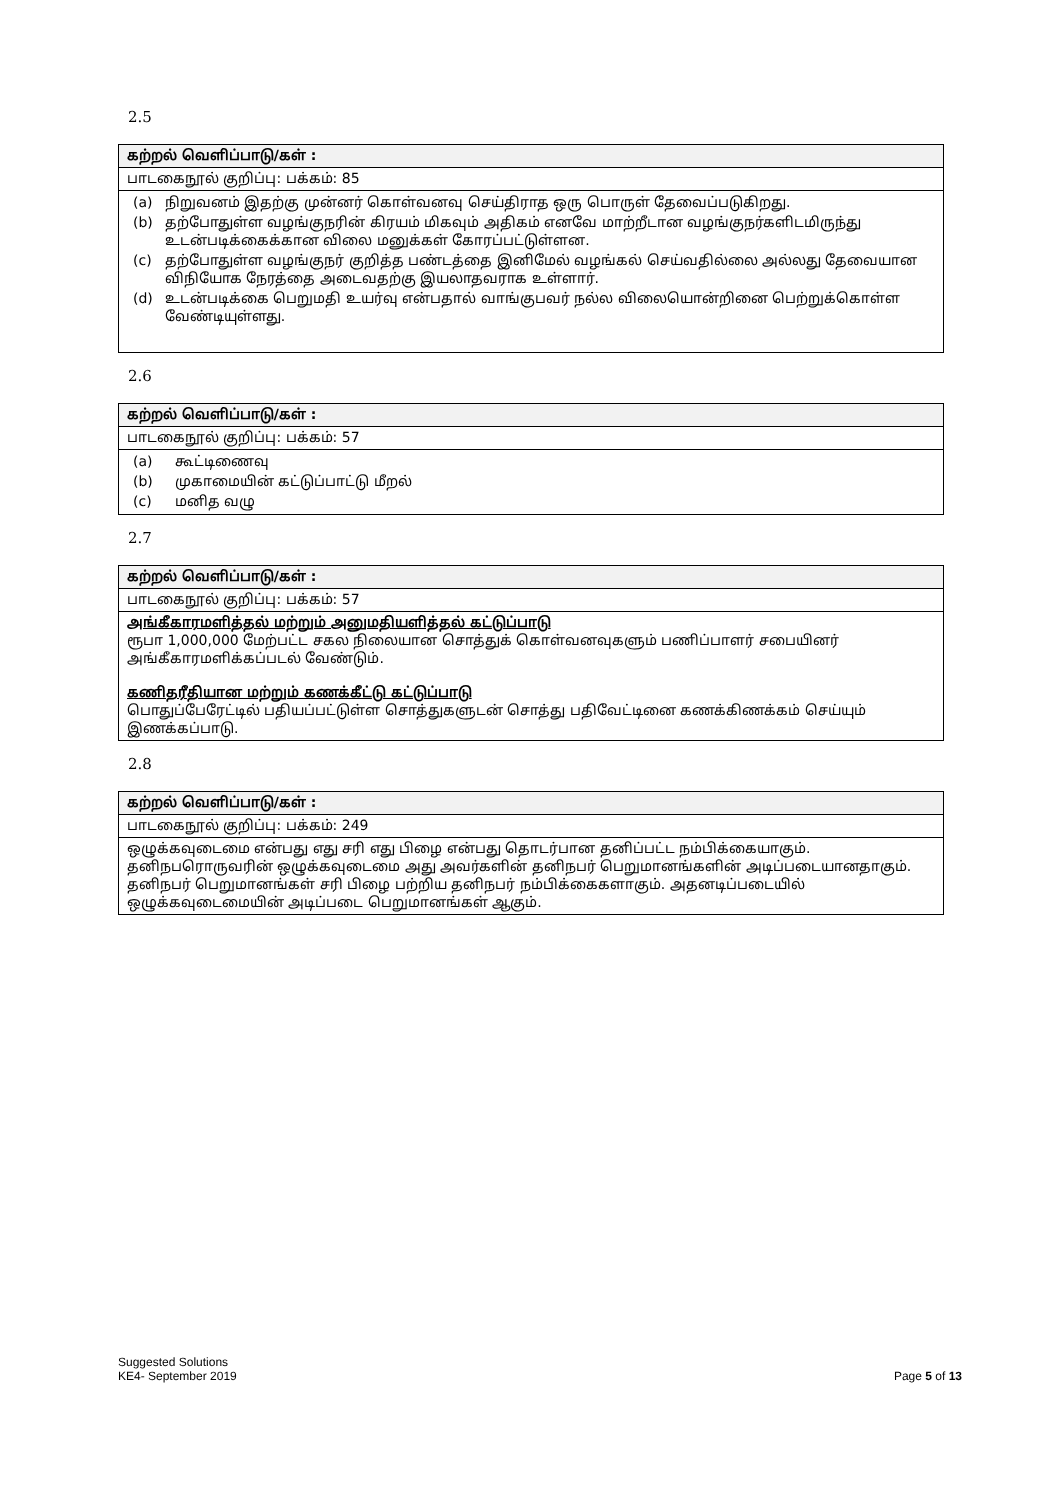2.5
| கற்றல் வெளிப்பாடு/கள் : |
| --- |
| பாடகைநூல் குறிப்பு: பக்கம்: 85 |
| / (a) / நிறுவனம் இதற்கு முன்னர் கொள்வனவு செய்திராத ஒரு பொருள் தேவைப்படுகிறது. / / (b) / தற்போதுள்ள வழங்குநரின் கிரயம் மிகவும் அதிகம் எனவே மாற்றீடான வழங்குநர்களிடமிருந்து உடன்படிக்கைக்கான விலை மனுக்கள் கோரப்பட்டுள்ளன. / / (c) / தற்போதுள்ள வழங்குநர் குறித்த பண்டத்தை இனிமேல் வழங்கல் செய்வதில்லை அல்லது தேவையான விநியோக நேரத்தை அடைவதற்கு இயலாதவராக உள்ளார். / / (d) / உடன்படிக்கை பெறுமதி உயர்வு என்பதால் வாங்குபவர் நல்ல விலையொன்றினை பெற்றுக்கொள்ள வேண்டியுள்ளது. / |
2.6
| கற்றல் வெளிப்பாடு/கள் : |
| --- |
| பாடகைநூல் குறிப்பு: பக்கம்: 57 |
| / (a) / கூட்டிணைவு / / (b) / முகாமையின் கட்டுப்பாட்டு மீறல் / / (c) / மனித வழு / |
2.7
| கற்றல் வெளிப்பாடு/கள் : |
| --- |
| பாடகைநூல் குறிப்பு: பக்கம்: 57 |
| அங்கீகாரமளித்தல் மற்றும் அனுமதியளித்தல் கட்டுப்பாடு ரூபா 1,000,000 மேற்பட்ட சகல நிலையான சொத்துக் கொள்வனவுகளும் பணிப்பாளர் சபையினர் அங்கீகாரமளிக்கப்படல் வேண்டும். கணிதரீதியான மற்றும் கணக்கீட்டு கட்டுப்பாடு பொதுப்பேரேட்டில் பதியப்பட்டுள்ள சொத்துகளுடன் சொத்து பதிவேட்டினை கணக்கிணக்கம் செய்யும் இணக்கப்பாடு. |
2.8
| கற்றல் வெளிப்பாடு/கள் : |
| --- |
| பாடகைநூல் குறிப்பு: பக்கம்: 249 |
| ஒழுக்கவுடைமை என்பது எது சரி எது பிழை என்பது தொடர்பான தனிப்பட்ட நம்பிக்கையாகும். தனிநபரொருவரின் ஒழுக்கவுடைமை அது அவர்களின் தனிநபர் பெறுமானங்களின் அடிப்படையானதாகும். தனிநபர் பெறுமானங்கள் சரி பிழை பற்றிய தனிநபர் நம்பிக்கைகளாகும். அதனடிப்படையில் ஒழுக்கவுடைமையின் அடிப்படை பெறுமானங்கள் ஆகும். |
Suggested Solutions
Page 5 of 13 KE4- September 2019